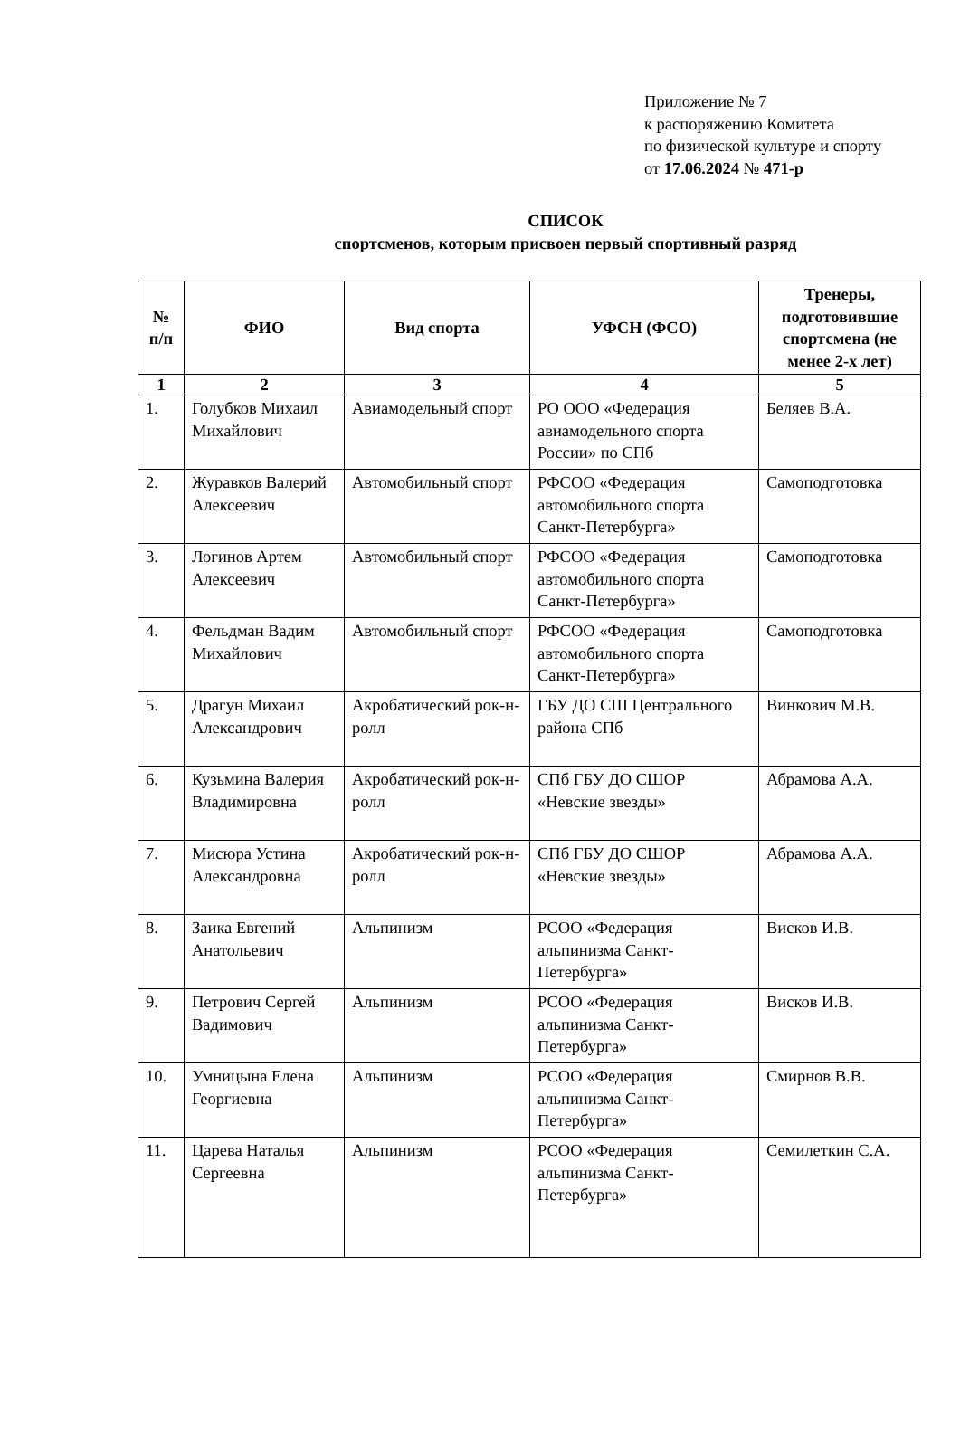Приложение № 7
к распоряжению Комитета
по физической культуре и спорту
от 17.06.2024 № 471-р
СПИСОК
спортсменов, которым присвоен первый спортивный разряд
| № п/п | ФИО | Вид спорта | УФСН (ФСО) | Тренеры, подготовившие спортсмена (не менее 2-х лет) |
| --- | --- | --- | --- | --- |
| 1 | 2 | 3 | 4 | 5 |
| 1. | Голубков Михаил Михайлович | Авиамодельный спорт | РО ООО «Федерация авиамодельного спорта России» по СПб | Беляев В.А. |
| 2. | Журавков Валерий Алексеевич | Автомобильный спорт | РФСОО «Федерация автомобильного спорта Санкт-Петербурга» | Самоподготовка |
| 3. | Логинов Артем Алексеевич | Автомобильный спорт | РФСОО «Федерация автомобильного спорта Санкт-Петербурга» | Самоподготовка |
| 4. | Фельдман Вадим Михайлович | Автомобильный спорт | РФСОО «Федерация автомобильного спорта Санкт-Петербурга» | Самоподготовка |
| 5. | Драгун Михаил Александрович | Акробатический рок-н-ролл | ГБУ ДО СШ Центрального района СПб | Винкович М.В. |
| 6. | Кузьмина Валерия Владимировна | Акробатический рок-н-ролл | СПб ГБУ ДО СШОР «Невские звезды» | Абрамова А.А. |
| 7. | Мисюра Устина Александровна | Акробатический рок-н-ролл | СПб ГБУ ДО СШОР «Невские звезды» | Абрамова А.А. |
| 8. | Заика Евгений Анатольевич | Альпинизм | РСОО «Федерация альпинизма Санкт-Петербурга» | Висков И.В. |
| 9. | Петрович Сергей Вадимович | Альпинизм | РСОО «Федерация альпинизма Санкт-Петербурга» | Висков И.В. |
| 10. | Умницына Елена Георгиевна | Альпинизм | РСОО «Федерация альпинизма Санкт-Петербурга» | Смирнов В.В. |
| 11. | Царева Наталья Сергеевна | Альпинизм | РСОО «Федерация альпинизма Санкт-Петербурга» | Семилеткин С.А. |